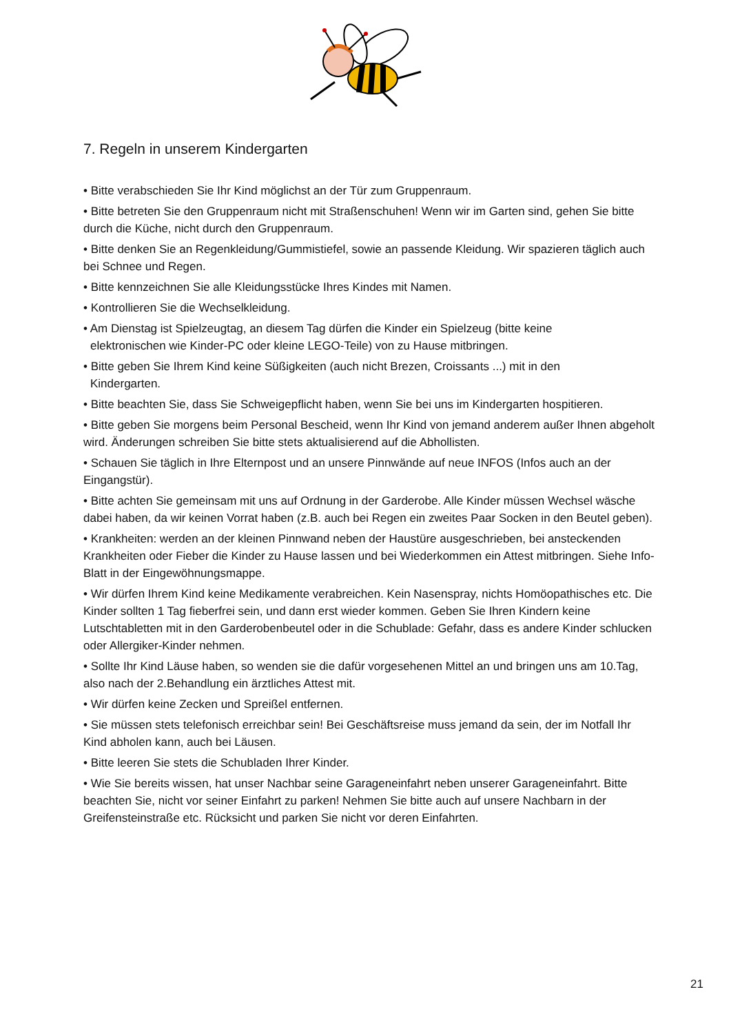7. Regeln in unserem Kindergarten
• Bitte verabschieden Sie Ihr Kind möglichst an der Tür zum Gruppenraum.
• Bitte betreten Sie den Gruppenraum nicht mit Straßenschuhen! Wenn wir im Garten sind, gehen Sie bitte durch die Küche, nicht durch den Gruppenraum.
• Bitte denken Sie an Regenkleidung/Gummistiefel, sowie an passende Kleidung. Wir spazieren täglich auch bei Schnee und Regen.
• Bitte kennzeichnen Sie alle Kleidungsstücke Ihres Kindes mit Namen.
• Kontrollieren Sie die Wechselkleidung.
• Am Dienstag ist Spielzeugtag, an diesem Tag dürfen die Kinder ein Spielzeug (bitte keine
elektronischen wie Kinder-PC oder kleine LEGO-Teile) von zu Hause mitbringen.
• Bitte geben Sie Ihrem Kind keine Süßigkeiten (auch nicht Brezen, Croissants ...) mit in den
Kindergarten.
• Bitte beachten Sie, dass Sie Schweigepflicht haben, wenn Sie bei uns im Kindergarten hospitieren.
• Bitte geben Sie morgens beim Personal Bescheid, wenn Ihr Kind von jemand anderem außer Ihnen abgeholt wird. Änderungen schreiben Sie bitte stets aktualisierend auf die Abhollisten.
• Schauen Sie täglich in Ihre Elternpost und an unsere Pinnwände auf neue INFOS (Infos auch an der Eingangstür).
• Bitte achten Sie gemeinsam mit uns auf Ordnung in der Garderobe. Alle Kinder müssen Wechsel wäsche dabei haben, da wir keinen Vorrat haben (z.B. auch bei Regen ein zweites Paar Socken in den Beutel geben).
• Krankheiten: werden an der kleinen Pinnwand neben der Haustüre ausgeschrieben, bei ansteckenden Krankheiten oder Fieber die Kinder zu Hause lassen und bei Wiederkommen ein Attest mitbringen. Siehe Info-Blatt in der Eingewöhnungsmappe.
• Wir dürfen Ihrem Kind keine Medikamente verabreichen. Kein Nasenspray, nichts Homöopathisches etc. Die Kinder sollten 1 Tag fieberfrei sein, und dann erst wieder kommen. Geben Sie Ihren Kindern keine Lutschtabletten mit in den Garderobenbeutel oder in die Schublade: Gefahr, dass es andere Kinder schlucken oder Allergiker-Kinder nehmen.
• Sollte Ihr Kind Läuse haben, so wenden sie die dafür vorgesehenen Mittel an und bringen uns am 10.Tag, also nach der 2.Behandlung ein ärztliches Attest mit.
• Wir dürfen keine Zecken und Spreißel entfernen.
• Sie müssen stets telefonisch erreichbar sein! Bei Geschäftsreise muss jemand da sein, der im Notfall Ihr Kind abholen kann, auch bei Läusen.
• Bitte leeren Sie stets die Schubladen Ihrer Kinder.
• Wie Sie bereits wissen, hat unser Nachbar seine Garageneinfahrt neben unserer Garageneinfahrt. Bitte beachten Sie, nicht vor seiner Einfahrt zu parken! Nehmen Sie bitte auch auf unsere Nachbarn in der Greifensteinstraße etc. Rücksicht und parken Sie nicht vor deren Einfahrten.
21